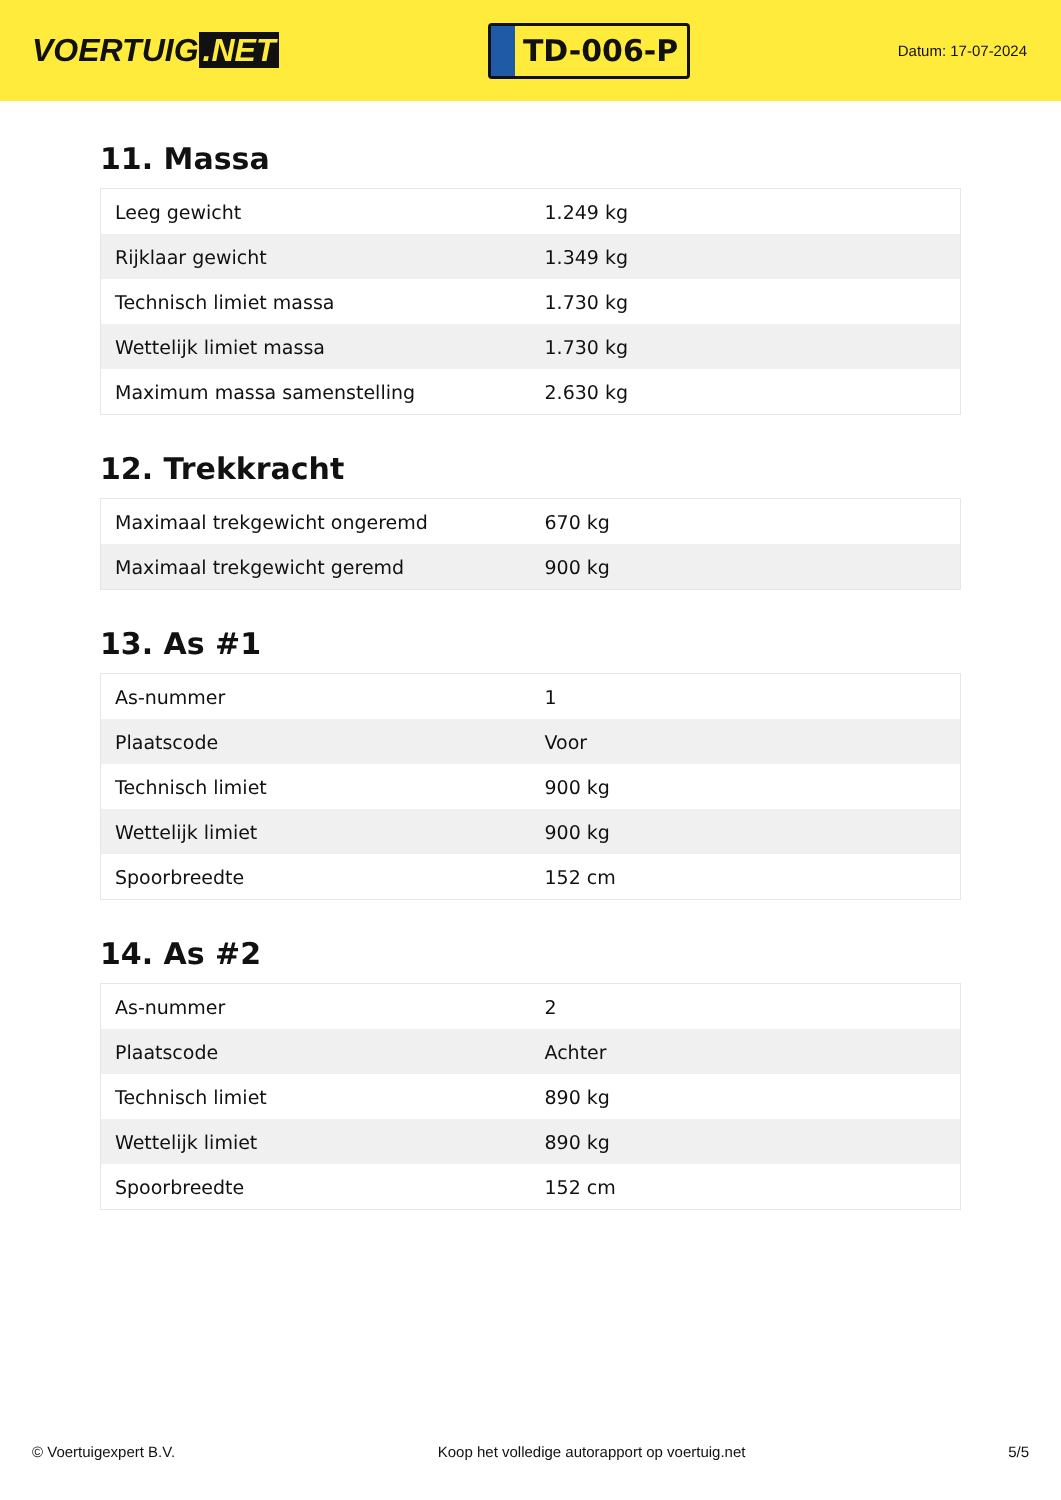VOERTUIG.NET
TD-006-P
Datum: 17-07-2024
11. Massa
| Leeg gewicht | 1.249 kg |
| Rijklaar gewicht | 1.349 kg |
| Technisch limiet massa | 1.730 kg |
| Wettelijk limiet massa | 1.730 kg |
| Maximum massa samenstelling | 2.630 kg |
12. Trekkracht
| Maximaal trekgewicht ongeremd | 670 kg |
| Maximaal trekgewicht geremd | 900 kg |
13. As #1
| As-nummer | 1 |
| Plaatscode | Voor |
| Technisch limiet | 900 kg |
| Wettelijk limiet | 900 kg |
| Spoorbreedte | 152 cm |
14. As #2
| As-nummer | 2 |
| Plaatscode | Achter |
| Technisch limiet | 890 kg |
| Wettelijk limiet | 890 kg |
| Spoorbreedte | 152 cm |
© Voertuigexpert B.V. Koop het volledige autorapport op voertuig.net 5/5